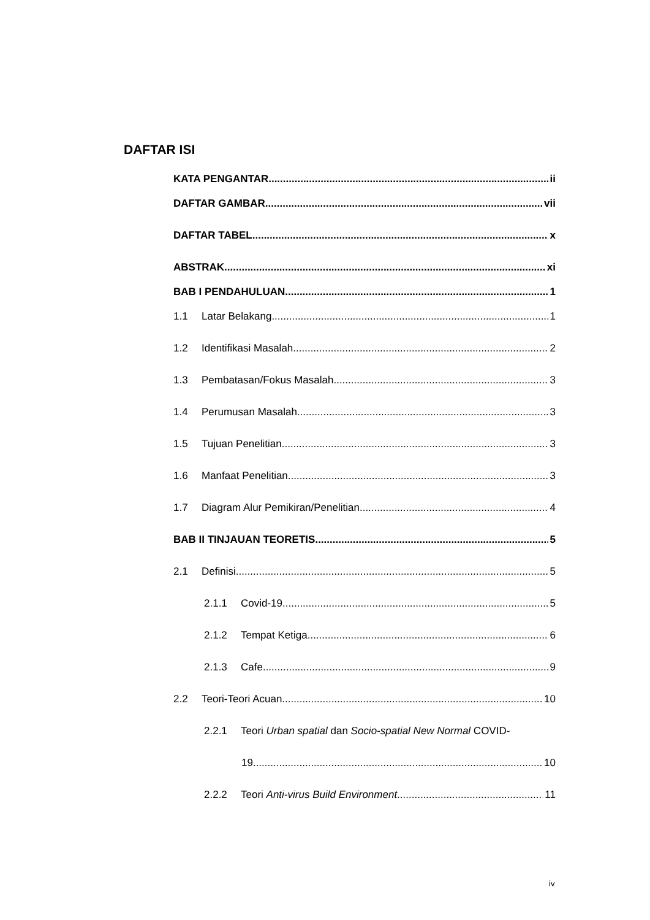DAFTAR ISI
KATA PENGANTAR ii
DAFTAR GAMBAR vii
DAFTAR TABEL x
ABSTRAK xi
BAB I PENDAHULUAN 1
1.1 Latar Belakang 1
1.2 Identifikasi Masalah 2
1.3 Pembatasan/Fokus Masalah 3
1.4 Perumusan Masalah 3
1.5 Tujuan Penelitian 3
1.6 Manfaat Penelitian 3
1.7 Diagram Alur Pemikiran/Penelitian 4
BAB II TINJAUAN TEORETIS 5
2.1 Definisi 5
2.1.1 Covid-19 5
2.1.2 Tempat Ketiga 6
2.1.3 Cafe 9
2.2 Teori-Teori Acuan 10
2.2.1 Teori Urban spatial dan Socio-spatial New Normal COVID-
19 10
2.2.2 Teori Anti-virus Build Environment 11
iv